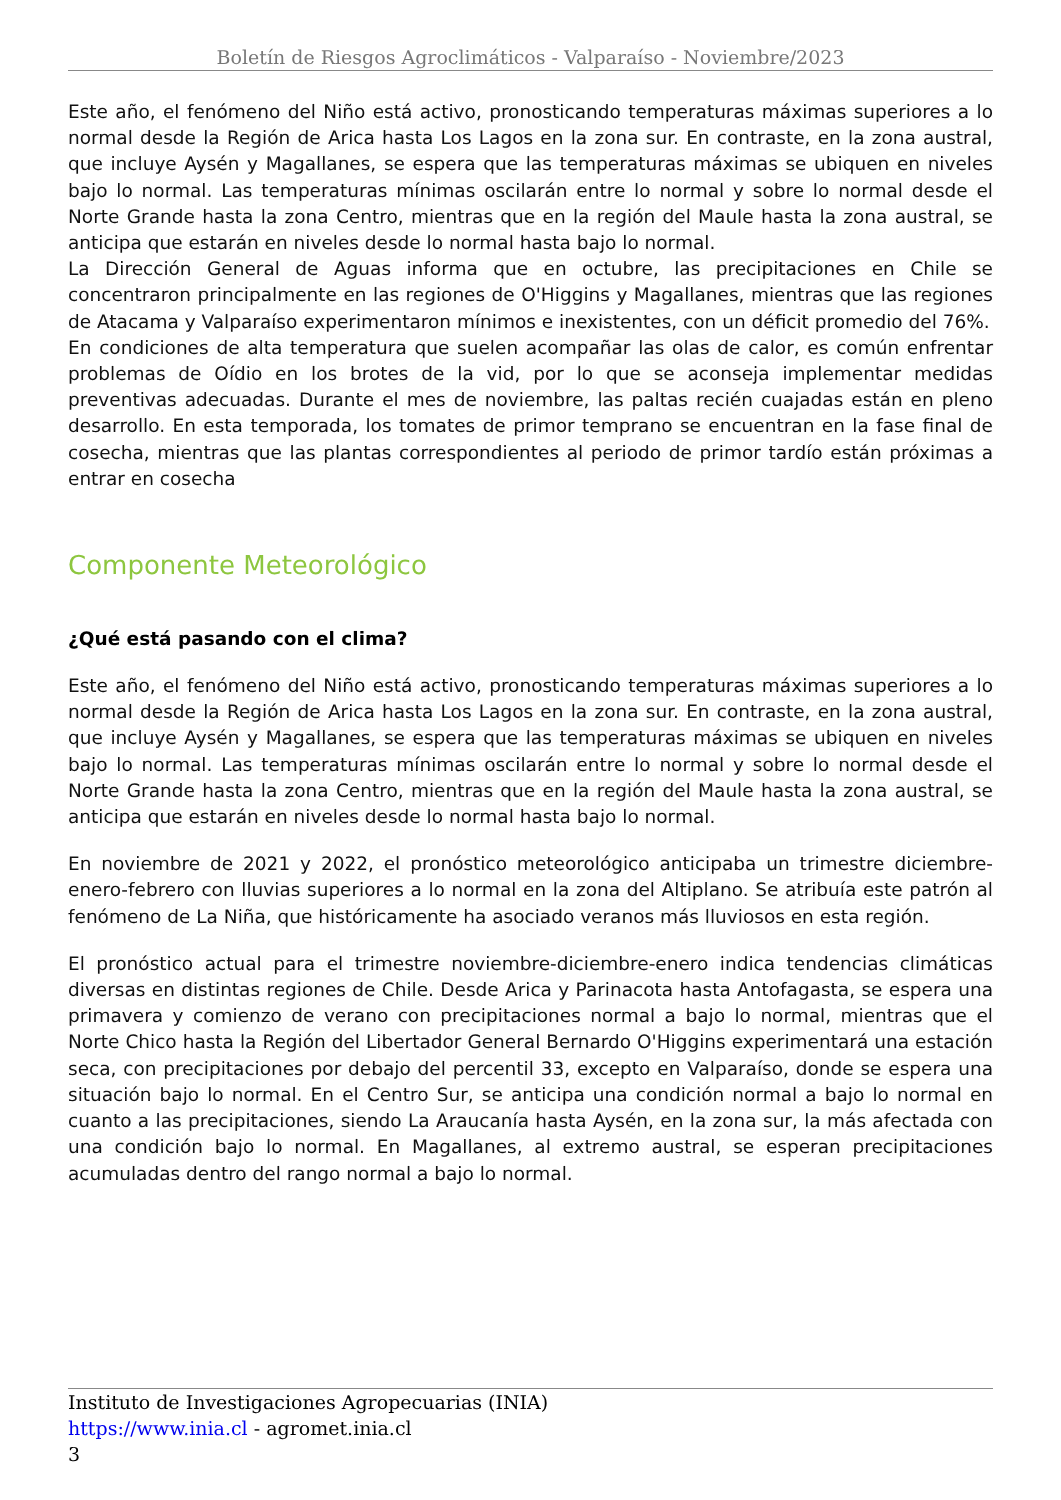Boletín de Riesgos Agroclimáticos - Valparaíso - Noviembre/2023
Este año, el fenómeno del Niño está activo, pronosticando temperaturas máximas superiores a lo normal desde la Región de Arica hasta Los Lagos en la zona sur. En contraste, en la zona austral, que incluye Aysén y Magallanes, se espera que las temperaturas máximas se ubiquen en niveles bajo lo normal. Las temperaturas mínimas oscilarán entre lo normal y sobre lo normal desde el Norte Grande hasta la zona Centro, mientras que en la región del Maule hasta la zona austral, se anticipa que estarán en niveles desde lo normal hasta bajo lo normal.
La Dirección General de Aguas informa que en octubre, las precipitaciones en Chile se concentraron principalmente en las regiones de O'Higgins y Magallanes, mientras que las regiones de Atacama y Valparaíso experimentaron mínimos e inexistentes, con un déficit promedio del 76%.
En condiciones de alta temperatura que suelen acompañar las olas de calor, es común enfrentar problemas de Oídio en los brotes de la vid, por lo que se aconseja implementar medidas preventivas adecuadas. Durante el mes de noviembre, las paltas recién cuajadas están en pleno desarrollo. En esta temporada, los tomates de primor temprano se encuentran en la fase final de cosecha, mientras que las plantas correspondientes al periodo de primor tardío están próximas a entrar en cosecha
Componente Meteorológico
¿Qué está pasando con el clima?
Este año, el fenómeno del Niño está activo, pronosticando temperaturas máximas superiores a lo normal desde la Región de Arica hasta Los Lagos en la zona sur. En contraste, en la zona austral, que incluye Aysén y Magallanes, se espera que las temperaturas máximas se ubiquen en niveles bajo lo normal. Las temperaturas mínimas oscilarán entre lo normal y sobre lo normal desde el Norte Grande hasta la zona Centro, mientras que en la región del Maule hasta la zona austral, se anticipa que estarán en niveles desde lo normal hasta bajo lo normal.
En noviembre de 2021 y 2022, el pronóstico meteorológico anticipaba un trimestre diciembre-enero-febrero con lluvias superiores a lo normal en la zona del Altiplano. Se atribuía este patrón al fenómeno de La Niña, que históricamente ha asociado veranos más lluviosos en esta región.
El pronóstico actual para el trimestre noviembre-diciembre-enero indica tendencias climáticas diversas en distintas regiones de Chile. Desde Arica y Parinacota hasta Antofagasta, se espera una primavera y comienzo de verano con precipitaciones normal a bajo lo normal, mientras que el Norte Chico hasta la Región del Libertador General Bernardo O'Higgins experimentará una estación seca, con precipitaciones por debajo del percentil 33, excepto en Valparaíso, donde se espera una situación bajo lo normal. En el Centro Sur, se anticipa una condición normal a bajo lo normal en cuanto a las precipitaciones, siendo La Araucanía hasta Aysén, en la zona sur, la más afectada con una condición bajo lo normal. En Magallanes, al extremo austral, se esperan precipitaciones acumuladas dentro del rango normal a bajo lo normal.
Instituto de Investigaciones Agropecuarias (INIA)
https://www.inia.cl - agromet.inia.cl
3